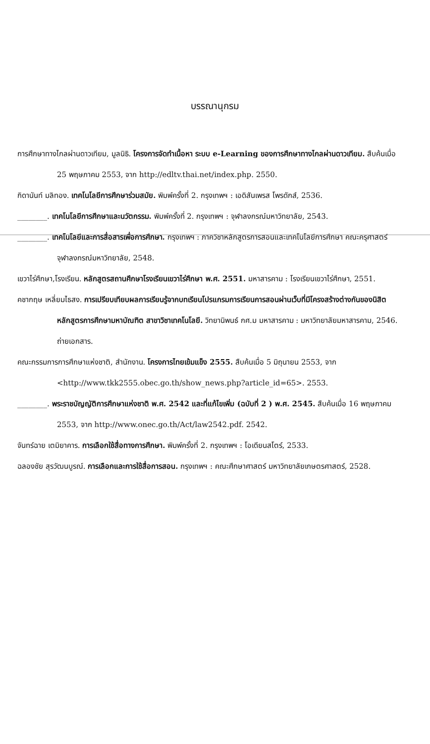บรรณานุกรม
การศึกษาทางไกลผ่านดาวเทียม, มูลนิธิ. โครงการจัดทำเนื้อหา ระบบ e-Learning ของการศึกษาทางไกลผ่านดาวเทียม. สืบค้นเมื่อ 25 พฤษภาคม 2553, จาก http://edltv.thai.net/index.php. 2550.
กิดานันท์ มลิทอง. เทคโนโลยีการศึกษาร่วมสมัย. พิมพ์ครั้งที่ 2. กรุงเทพฯ : เอดิสันเพรส โพรดักส์, 2536.
________. เทคโนโลยีการศึกษาและนวัตกรรม. พิมพ์ครั้งที่ 2. กรุงเทพฯ : จุฬาลงกรณ์มหาวิทยาลัย, 2543.
________. เทคโนโลยีและการสื่อสารเพื่อการศึกษา. กรุงเทพฯ : ภาควิชาหลักสูตรการสอนและเทคโนโลยีการศึกษา คณะครุศาสตร์ จุฬาลงกรณ์มหาวิทยาลัย, 2548.
เขวาไร่ศึกษา,โรงเรียน. หลักสูตรสถานศึกษาโรงเรียนเขวาไร่ศึกษา พ.ศ. 2551. มหาสารคาม : โรงเรียนเขวาไร่ศึกษา, 2551.
คชากฤษ เหลี่ยมไธสง. การเปรียบเทียบผลการเรียนรู้จากบทเรียนโปรแกรมการเรียนการสอนผ่านเว็บที่มีโครงสร้างต่างกันของนิสิตหลักสูตรการศึกษามหาบัณฑิต สาขาวิชาเทคโนโลยี. วิทยานิพนธ์ กศ.ม มหาสารคาม : มหาวิทยาลัยมหาสารคาม, 2546. ถ่ายเอกสาร.
คณะกรรมการการศึกษาแห่งชาติ, สำนักงาน. โครงการไทยเข้มแข็ง 2555. สืบค้นเมื่อ 5 มิถุนายน 2553, จาก <http://www.tkk2555.obec.go.th/show_news.php?article_id=65>. 2553.
________. พระราชบัญญัติการศึกษาแห่งชาติ พ.ศ. 2542 และที่แก้ไขเพิ่ม (ฉบับที่ 2 ) พ.ศ. 2545. สืบค้นเมื่อ 16 พฤษภาคม 2553, จาก http://www.onec.go.th/Act/law2542.pdf. 2542.
จันทร์ฉาย เตมิยาคาร. การเลือกใช้สื่อทางการศึกษา. พิมพ์ครั้งที่ 2. กรุงเทพฯ : โอเดียนสโตร์, 2533.
ฉลองชัย สุรวัฒนบูรณ์. การเลือกและการใช้สื่อการสอน. กรุงเทพฯ : คณะศึกษาศาสตร์ มหาวิทยาลัยเกษตรศาสตร์, 2528.